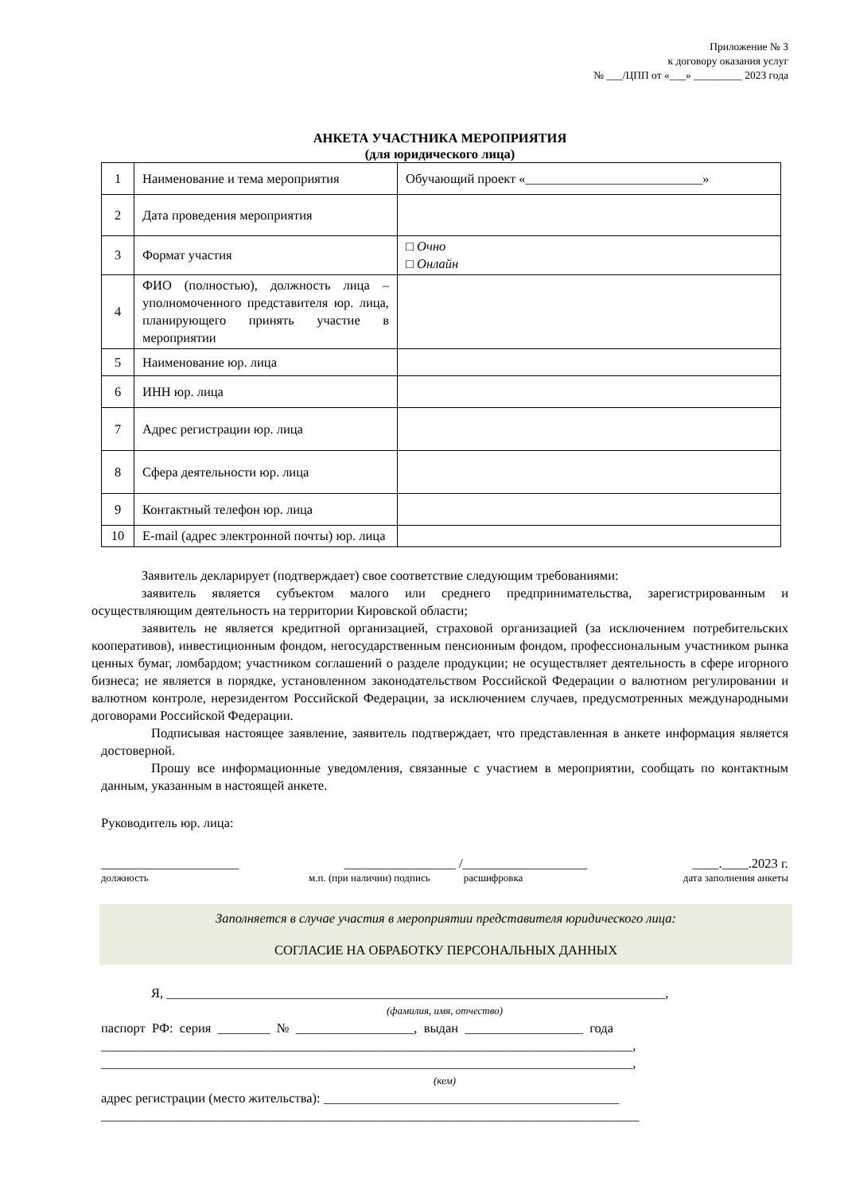Приложение № 3
к договору оказания услуг
№ ___/ЦПП от «___» _________ 2023 года
АНКЕТА УЧАСТНИКА МЕРОПРИЯТИЯ
(для юридического лица)
| 1 | Наименование и тема мероприятия | Обучающий проект «___________________________» |
| 2 | Дата проведения мероприятия | |
| 3 | Формат участия | □ Очно □ Онлайн |
| 4 | ФИО (полностью), должность лица – уполномоченного представителя юр. лица, планирующего принять участие в мероприятии | |
| 5 | Наименование юр. лица | |
| 6 | ИНН юр. лица | |
| 7 | Адрес регистрации юр. лица | |
| 8 | Сфера деятельности юр. лица | |
| 9 | Контактный телефон юр. лица | |
| 10 | E-mail (адрес электронной почты) юр. лица | |
Заявитель декларирует (подтверждает) свое соответствие следующим требованиями:
заявитель является субъектом малого или среднего предпринимательства, зарегистрированным и осуществляющим деятельность на территории Кировской области;
заявитель не является кредитной организацией, страховой организацией (за исключением потребительских кооперативов), инвестиционным фондом, негосударственным пенсионным фондом, профессиональным участником рынка ценных бумаг, ломбардом; участником соглашений о разделе продукции; не осуществляет деятельность в сфере игорного бизнеса; не является в порядке, установленном законодательством Российской Федерации о валютном регулировании и валютном контроле, нерезидентом Российской Федерации, за исключением случаев, предусмотренных международными договорами Российской Федерации.
Подписывая настоящее заявление, заявитель подтверждает, что представленная в анкете информация является достоверной.
Прошу все информационные уведомления, связанные с участием в мероприятии, сообщать по контактным данным, указанным в настоящей анкете.
Руководитель юр. лица:
_____________________ _________________ /___________________ ____.____.2023 г.
должность м.п. (при наличии) подпись расшифровка дата заполнения анкеты
Заполняется в случае участия в мероприятии представителя юридического лица:
СОГЛАСИЕ НА ОБРАБОТКУ ПЕРСОНАЛЬНЫХ ДАННЫХ
Я, ____________________________________________________________________________,
(фамилия, имя, отчество)
паспорт РФ: серия ________ № __________________, выдан __________________ года
_________________________________________________________________________________,
_________________________________________________________________________________,
(кем)
адрес регистрации (место жительства): _____________________________________________
__________________________________________________________________________________